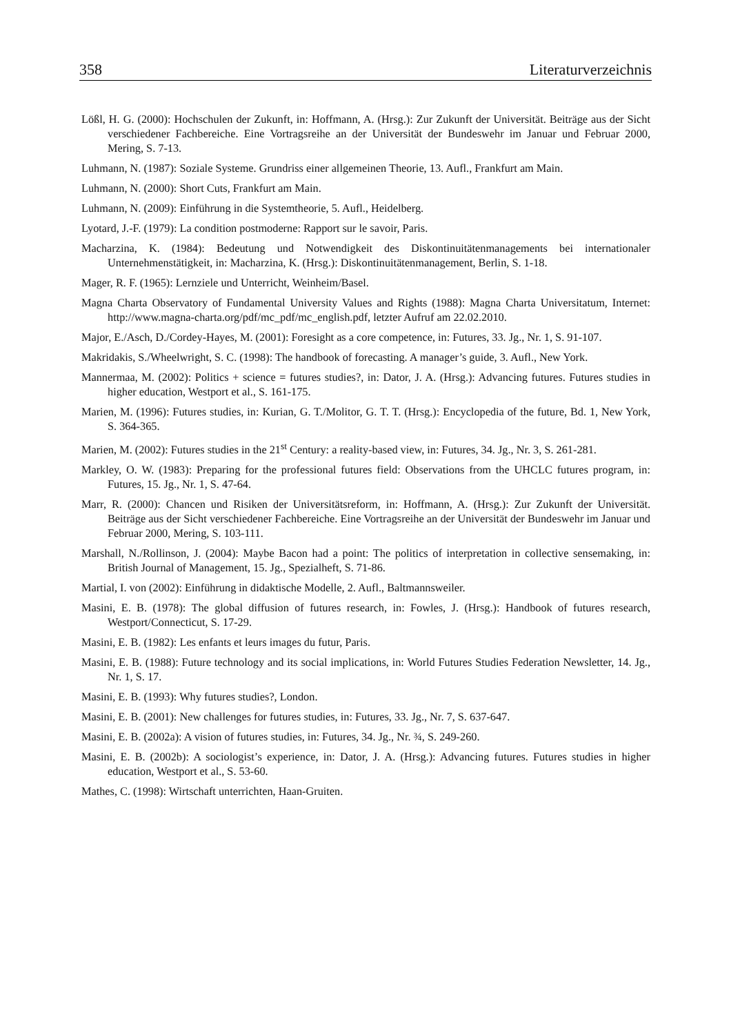358 Literaturverzeichnis
Lößl, H. G. (2000): Hochschulen der Zukunft, in: Hoffmann, A. (Hrsg.): Zur Zukunft der Universität. Beiträge aus der Sicht verschiedener Fachbereiche. Eine Vortragsreihe an der Universität der Bundeswehr im Januar und Februar 2000, Mering, S. 7-13.
Luhmann, N. (1987): Soziale Systeme. Grundriss einer allgemeinen Theorie, 13. Aufl., Frankfurt am Main.
Luhmann, N. (2000): Short Cuts, Frankfurt am Main.
Luhmann, N. (2009): Einführung in die Systemtheorie, 5. Aufl., Heidelberg.
Lyotard, J.-F. (1979): La condition postmoderne: Rapport sur le savoir, Paris.
Macharzina, K. (1984): Bedeutung und Notwendigkeit des Diskontinuitätenmanagements bei internationaler Unternehmenstätigkeit, in: Macharzina, K. (Hrsg.): Diskontinuitätenmanagement, Berlin, S. 1-18.
Mager, R. F. (1965): Lernziele und Unterricht, Weinheim/Basel.
Magna Charta Observatory of Fundamental University Values and Rights (1988): Magna Charta Universitatum, Internet: http://www.magna-charta.org/pdf/mc_pdf/mc_english.pdf, letzter Aufruf am 22.02.2010.
Major, E./Asch, D./Cordey-Hayes, M. (2001): Foresight as a core competence, in: Futures, 33. Jg., Nr. 1, S. 91-107.
Makridakis, S./Wheelwright, S. C. (1998): The handbook of forecasting. A manager’s guide, 3. Aufl., New York.
Mannermaa, M. (2002): Politics + science = futures studies?, in: Dator, J. A. (Hrsg.): Advancing futures. Futures studies in higher education, Westport et al., S. 161-175.
Marien, M. (1996): Futures studies, in: Kurian, G. T./Molitor, G. T. T. (Hrsg.): Encyclopedia of the future, Bd. 1, New York, S. 364-365.
Marien, M. (2002): Futures studies in the 21<sup>st</sup> Century: a reality-based view, in: Futures, 34. Jg., Nr. 3, S. 261-281.
Markley, O. W. (1983): Preparing for the professional futures field: Observations from the UHCLC futures program, in: Futures, 15. Jg., Nr. 1, S. 47-64.
Marr, R. (2000): Chancen und Risiken der Universitätsreform, in: Hoffmann, A. (Hrsg.): Zur Zukunft der Universität. Beiträge aus der Sicht verschiedener Fachbereiche. Eine Vortragsreihe an der Universität der Bundeswehr im Januar und Februar 2000, Mering, S. 103-111.
Marshall, N./Rollinson, J. (2004): Maybe Bacon had a point: The politics of interpretation in collective sensemaking, in: British Journal of Management, 15. Jg., Spezialheft, S. 71-86.
Martial, I. von (2002): Einführung in didaktische Modelle, 2. Aufl., Baltmannsweiler.
Masini, E. B. (1978): The global diffusion of futures research, in: Fowles, J. (Hrsg.): Handbook of futures research, Westport/Connecticut, S. 17-29.
Masini, E. B. (1982): Les enfants et leurs images du futur, Paris.
Masini, E. B. (1988): Future technology and its social implications, in: World Futures Studies Federation Newsletter, 14. Jg., Nr. 1, S. 17.
Masini, E. B. (1993): Why futures studies?, London.
Masini, E. B. (2001): New challenges for futures studies, in: Futures, 33. Jg., Nr. 7, S. 637-647.
Masini, E. B. (2002a): A vision of futures studies, in: Futures, 34. Jg., Nr. ¾, S. 249-260.
Masini, E. B. (2002b): A sociologist’s experience, in: Dator, J. A. (Hrsg.): Advancing futures. Futures studies in higher education, Westport et al., S. 53-60.
Mathes, C. (1998): Wirtschaft unterrichten, Haan-Gruiten.